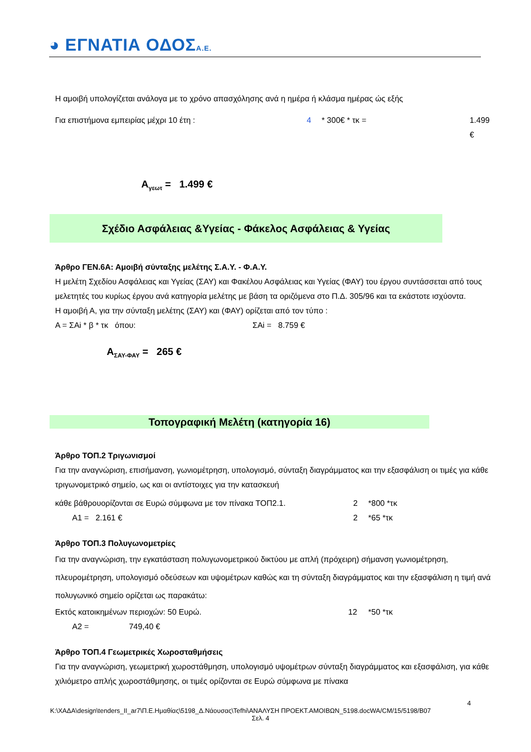◕ ΕΓΝΑΤΙΑ ΟΔΟΣΑ.Ε.
Η αμοιβή υπολογίζεται ανάλογα με το χρόνο απασχόλησης ανά η ημέρα ή κλάσμα ημέρας ώς εξής
Για επιστήμονα εμπειρίας μέχρι 10 έτη : 4 * 300€ * τκ = 1.499 €
Α<sub>γεωτ</sub> = 1.499 €
Σχέδιο Ασφάλειας &Υγείας - Φάκελος Ασφάλειας & Υγείας
Άρθρο ΓΕΝ.6Α: Αμοιβή σύνταξης μελέτης Σ.Α.Υ. - Φ.Α.Υ.
Η μελέτη Σχεδίου Ασφάλειας και Υγείας (ΣΑΥ) και Φακέλου Ασφάλειας και Υγείας (ΦΑΥ) του έργου συντάσσεται από τους μελετητές του κυρίως έργου ανά κατηγορία μελέτης με βάση τα οριζόμενα στο Π.Δ. 305/96 και τα εκάστοτε ισχύοντα.
Η αμοιβή Α, για την σύνταξη μελέτης (ΣΑΥ) και (ΦΑΥ) ορίζεται από τον τύπο :
Α = ΣΑi * β * τκ όπου: ΣΑi = 8.759 €
Α<sub>ΣΑΥ-ΦΑΥ</sub> = 265 €
Τοπογραφική Μελέτη (κατηγορία 16)
Άρθρο ΤΟΠ.2 Τριγωνισμοί
Για την αναγνώριση, επισήμανση, γωνιομέτρηση, υπολογισμό, σύνταξη διαγράμματος και την εξασφάλιση οι τιμές για κάθε τριγωνομετρικό σημείο, ως και οι αντίστοιχες για την κατασκευή
κάθε βάθρουορίζονται σε Ευρώ σύμφωνα με τον πίνακα ΤΟΠ2.1. 2 *800 *τκ
Α1 = 2.161 € 2 *65 *τκ
Άρθρο ΤΟΠ.3 Πολυγωνομετρίες
Για την αναγνώριση, την εγκατάσταση πολυγωνομετρικού δικτύου με απλή (πρόχειρη) σήμανση γωνιομέτρηση, πλευρομέτρηση, υπολογισμό οδεύσεων και υψομέτρων καθώς και τη σύνταξη διαγράμματος και την εξασφάλιση η τιμή ανά πολυγωνικό σημείο ορίζεται ως παρακάτω:
Εκτός κατοικημένων περιοχών: 50 Ευρώ. 12 *50 *τκ
Α2 = 749,40 €
Άρθρο ΤΟΠ.4 Γεωμετρικές Χωροσταθμήσεις
Για την αναγνώριση, γεωμετρική χωροστάθμηση, υπολογισμό υψομέτρων σύνταξη διαγράμματος και εξασφάλιση, για κάθε χιλιόμετρο απλής χωροστάθμησης, οι τιμές ορίζονται σε Ευρώ σύμφωνα με πίνακα
4
K:\ΧΑΔΑ\design\tenders_II_ar7\Π.Ε.Ημαθίας\5198_Δ.Νάουσας\Tefhi\ΑΝΑΛΥΣΗ ΠΡΟΕΚΤ.ΑΜΟΙΒΩΝ_5198.docWA/CM/15/5198/B07
Σελ. 4